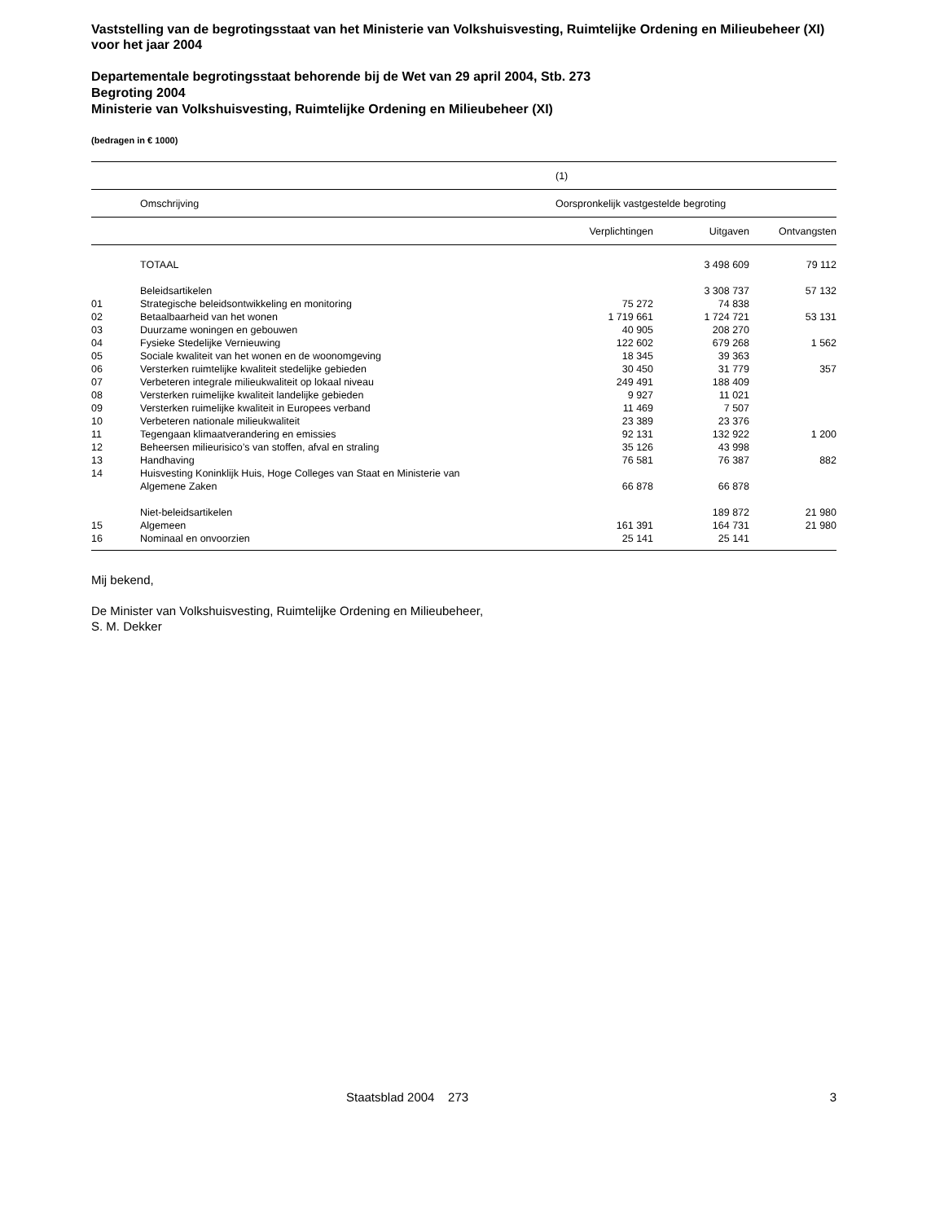Vaststelling van de begrotingsstaat van het Ministerie van Volkshuisvesting, Ruimtelijke Ordening en Milieubeheer (XI) voor het jaar 2004
Departementale begrotingsstaat behorende bij de Wet van 29 april 2004, Stb. 273
Begroting 2004
Ministerie van Volkshuisvesting, Ruimtelijke Ordening en Milieubeheer (XI)
(bedragen in € 1000)
| | | (1) | | |
| | Omschrijving | Oorspronkelijk vastgestelde begroting | | |
| | | Verplichtingen | Uitgaven | Ontvangsten |
| | TOTAAL | | 3 498 609 | 79 112 |
| | Beleidsartikelen | | 3 308 737 | 57 132 |
| 01 | Strategische beleidsontwikkeling en monitoring | 75 272 | 74 838 | |
| 02 | Betaalbaarheid van het wonen | 1 719 661 | 1 724 721 | 53 131 |
| 03 | Duurzame woningen en gebouwen | 40 905 | 208 270 | |
| 04 | Fysieke Stedelijke Vernieuwing | 122 602 | 679 268 | 1 562 |
| 05 | Sociale kwaliteit van het wonen en de woonomgeving | 18 345 | 39 363 | |
| 06 | Versterken ruimtelijke kwaliteit stedelijke gebieden | 30 450 | 31 779 | 357 |
| 07 | Verbeteren integrale milieukwaliteit op lokaal niveau | 249 491 | 188 409 | |
| 08 | Versterken ruimelijke kwaliteit landelijke gebieden | 9 927 | 11 021 | |
| 09 | Versterken ruimelijke kwaliteit in Europees verband | 11 469 | 7 507 | |
| 10 | Verbeteren nationale milieukwaliteit | 23 389 | 23 376 | |
| 11 | Tegengaan klimaatverandering en emissies | 92 131 | 132 922 | 1 200 |
| 12 | Beheersen milieurisico’s van stoffen, afval en straling | 35 126 | 43 998 | |
| 13 | Handhaving | 76 581 | 76 387 | 882 |
| 14 | Huisvesting Koninklijk Huis, Hoge Colleges van Staat en Ministerie van Algemene Zaken | 66 878 | 66 878 | |
| | Niet-beleidsartikelen | | 189 872 | 21 980 |
| 15 | Algemeen | 161 391 | 164 731 | 21 980 |
| 16 | Nominaal en onvoorzien | 25 141 | 25 141 | |
Mij bekend,
De Minister van Volkshuisvesting, Ruimtelijke Ordening en Milieubeheer,
S. M. Dekker
Staatsblad 2004 273 3